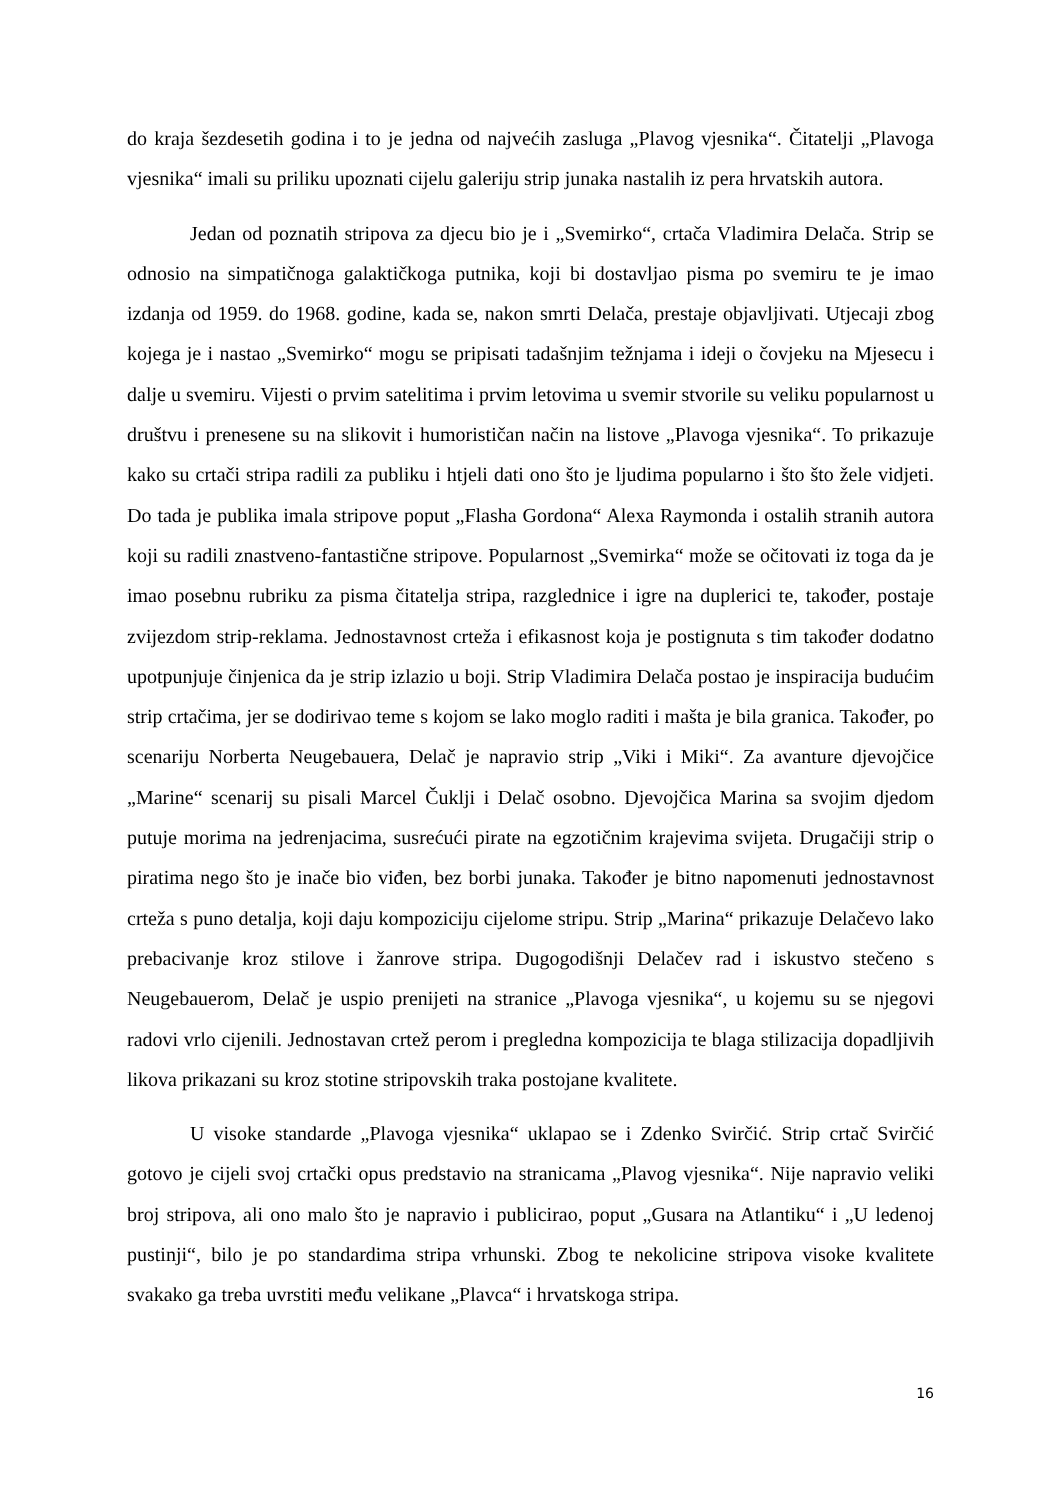do kraja šezdesetih godina i to je jedna od najvećih zasluga „Plavog vjesnika“. Čitatelji „Plavoga vjesnika“ imali su priliku upoznati cijelu galeriju strip junaka nastalih iz pera hrvatskih autora.
Jedan od poznatih stripova za djecu bio je i „Svemirko“, crtača Vladimira Delača. Strip se odnosio na simpatičnoga galaktičkoga putnika, koji bi dostavljao pisma po svemiru te je imao izdanja od 1959. do 1968. godine, kada se, nakon smrti Delača, prestaje objavljivati. Utjecaji zbog kojega je i nastao „Svemirko“ mogu se pripisati tadašnjim težnjama i ideji o čovjeku na Mjesecu i dalje u svemiru. Vijesti o prvim satelitima i prvim letovima u svemir stvorile su veliku popularnost u društvu i prenesene su na slikovit i humorističan način na listove „Plavoga vjesnika“. To prikazuje kako su crtači stripa radili za publiku i htjeli dati ono što je ljudima popularno i što što žele vidjeti. Do tada je publika imala stripove poput „Flasha Gordona“ Alexa Raymonda i ostalih stranih autora koji su radili znastveno-fantastične stripove. Popularnost „Svemirka“ može se očitovati iz toga da je imao posebnu rubriku za pisma čitatelja stripa, razglednice i igre na duplerici te, također, postaje zvijezdom strip-reklama. Jednostavnost crteža i efikasnost koja je postignuta s tim također dodatno upotpunjuje činjenica da je strip izlazio u boji. Strip Vladimira Delača postao je inspiracija budućim strip crtačima, jer se dodirivao teme s kojom se lako moglo raditi i mašta je bila granica. Također, po scenariju Norberta Neugebauera, Delač je napravio strip „Viki i Miki“. Za avanture djevojčice „Marine“ scenarij su pisali Marcel Čuklji i Delač osobno. Djevojčica Marina sa svojim djedom putuje morima na jedrenjacima, susrećući pirate na egzotičnim krajevima svijeta. Drugačiji strip o piratima nego što je inače bio viđen, bez borbi junaka. Također je bitno napomenuti jednostavnost crteža s puno detalja, koji daju kompoziciju cijelome stripu. Strip „Marina“ prikazuje Delačevo lako prebacivanje kroz stilove i žanrove stripa. Dugogodišnji Delačev rad i iskustvo stečeno s Neugebauerom, Delač je uspio prenijeti na stranice „Plavoga vjesnika“, u kojemu su se njegovi radovi vrlo cijenili. Jednostavan crtež perom i pregledna kompozicija te blaga stilizacija dopadljivih likova prikazani su kroz stotine stripovskih traka postojane kvalitete.
U visoke standarde „Plavoga vjesnika“ uklapao se i Zdenko Svirčić. Strip crtač Svirčić gotovo je cijeli svoj crtački opus predstavio na stranicama „Plavog vjesnika“. Nije napravio veliki broj stripova, ali ono malo što je napravio i publicirao, poput „Gusara na Atlantiku“ i „U ledenoj pustinji“, bilo je po standardima stripa vrhunski. Zbog te nekolicine stripova visoke kvalitete svakako ga treba uvrstiti među velikane „Plavca“ i hrvatskoga stripa.
16